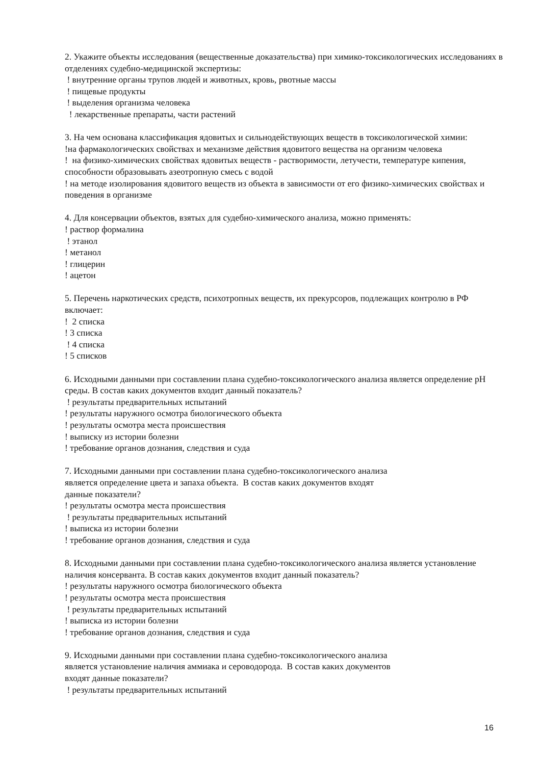2. Укажите объекты исследования (вещественные доказательства) при химико-токсикологических исследованиях в отделениях судебно-медицинской экспертизы:
! внутренние органы трупов людей и животных, кровь, рвотные массы
! пищевые продукты
! выделения организма человека
! лекарственные препараты, части растений
3. На чем основана классификация ядовитых и сильнодействующих веществ в токсикологической химии:
!на фармакологических свойствах и механизме действия ядовитого вещества на организм человека
! на физико-химических свойствах ядовитых веществ - растворимости, летучести, температуре кипения, способности образовывать азеотропную смесь с водой
! на методе изолирования ядовитого веществ из объекта в зависимости от его физико-химических свойствах и поведения в организме
4. Для консервации объектов, взятых для судебно-химического анализа, можно применять:
! раствор формалина
! этанол
! метанол
! глицерин
! ацетон
5. Перечень наркотических средств, психотропных веществ, их прекурсоров, подлежащих контролю в РФ включает:
! 2 списка
! 3 списка
! 4 списка
! 5 списков
6. Исходными данными при составлении плана судебно-токсикологического анализа является определение pH среды. В состав каких документов входит данный показатель?
! результаты предварительных испытаний
! результаты наружного осмотра биологического объекта
! результаты осмотра места происшествия
! выписку из истории болезни
! требование органов дознания, следствия и суда
7. Исходными данными при составлении плана судебно-токсикологического анализа
является определение цвета и запаха объекта. В состав каких документов входят
данные показатели?
! результаты осмотра места происшествия
! результаты предварительных испытаний
! выписка из истории болезни
! требование органов дознания, следствия и суда
8. Исходными данными при составлении плана судебно-токсикологического анализа является установление наличия консерванта. В состав каких документов входит данный показатель?
! результаты наружного осмотра биологического объекта
! результаты осмотра места происшествия
! результаты предварительных испытаний
! выписка из истории болезни
! требование органов дознания, следствия и суда
9. Исходными данными при составлении плана судебно-токсикологического анализа
является установление наличия аммиака и сероводорода. В состав каких документов
входят данные показатели?
! результаты предварительных испытаний
16